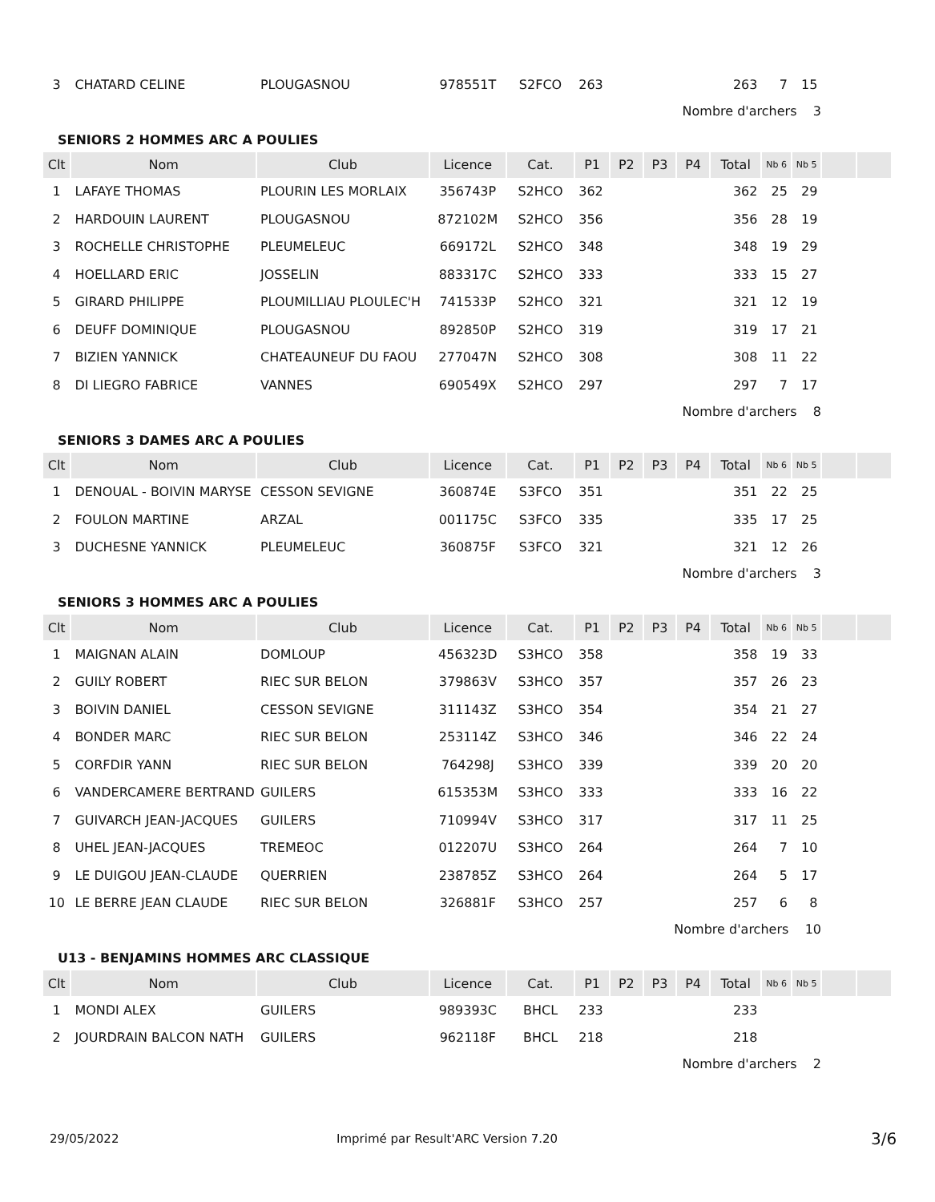| 3 | CHATARD CELINE | PLOUGASNOU | 978551T | S2FCO | 263 | | | | 263 | 7 | 15 | | |
Nombre d'archers 3
SENIORS 2 HOMMES ARC A POULIES
| Clt | Nom | Club | Licence | Cat. | P1 | P2 | P3 | P4 | Total | Nb 6 | Nb 5 | | |
| --- | --- | --- | --- | --- | --- | --- | --- | --- | --- | --- | --- | --- | --- |
| 1 | LAFAYE THOMAS | PLOURIN LES MORLAIX | 356743P | S2HCO | 362 | | | | 362 | 25 | 29 | | |
| 2 | HARDOUIN LAURENT | PLOUGASNOU | 872102M | S2HCO | 356 | | | | 356 | 28 | 19 | | |
| 3 | ROCHELLE CHRISTOPHE | PLEUMELEUC | 669172L | S2HCO | 348 | | | | 348 | 19 | 29 | | |
| 4 | HOELLARD ERIC | JOSSELIN | 883317C | S2HCO | 333 | | | | 333 | 15 | 27 | | |
| 5 | GIRARD PHILIPPE | PLOUMILLIAU PLOULEC'H | 741533P | S2HCO | 321 | | | | 321 | 12 | 19 | | |
| 6 | DEUFF DOMINIQUE | PLOUGASNOU | 892850P | S2HCO | 319 | | | | 319 | 17 | 21 | | |
| 7 | BIZIEN YANNICK | CHATEAUNEUF DU FAOU | 277047N | S2HCO | 308 | | | | 308 | 11 | 22 | | |
| 8 | DI LIEGRO FABRICE | VANNES | 690549X | S2HCO | 297 | | | | 297 | 7 | 17 | | |
Nombre d'archers 8
SENIORS 3 DAMES ARC A POULIES
| Clt | Nom | Club | Licence | Cat. | P1 | P2 | P3 | P4 | Total | Nb 6 | Nb 5 | | |
| --- | --- | --- | --- | --- | --- | --- | --- | --- | --- | --- | --- | --- | --- |
| 1 | DENOUAL - BOIVIN MARYSE | CESSON SEVIGNE | 360874E | S3FCO | 351 | | | | 351 | 22 | 25 | | |
| 2 | FOULON MARTINE | ARZAL | 001175C | S3FCO | 335 | | | | 335 | 17 | 25 | | |
| 3 | DUCHESNE YANNICK | PLEUMELEUC | 360875F | S3FCO | 321 | | | | 321 | 12 | 26 | | |
Nombre d'archers 3
SENIORS 3 HOMMES ARC A POULIES
| Clt | Nom | Club | Licence | Cat. | P1 | P2 | P3 | P4 | Total | Nb 6 | Nb 5 | | |
| --- | --- | --- | --- | --- | --- | --- | --- | --- | --- | --- | --- | --- | --- |
| 1 | MAIGNAN ALAIN | DOMLOUP | 456323D | S3HCO | 358 | | | | 358 | 19 | 33 | | |
| 2 | GUILY ROBERT | RIEC SUR BELON | 379863V | S3HCO | 357 | | | | 357 | 26 | 23 | | |
| 3 | BOIVIN DANIEL | CESSON SEVIGNE | 311143Z | S3HCO | 354 | | | | 354 | 21 | 27 | | |
| 4 | BONDER MARC | RIEC SUR BELON | 253114Z | S3HCO | 346 | | | | 346 | 22 | 24 | | |
| 5 | CORFDIR YANN | RIEC SUR BELON | 764298J | S3HCO | 339 | | | | 339 | 20 | 20 | | |
| 6 | VANDERCAMERE BERTRAND | GUILERS | 615353M | S3HCO | 333 | | | | 333 | 16 | 22 | | |
| 7 | GUIVARCH JEAN-JACQUES | GUILERS | 710994V | S3HCO | 317 | | | | 317 | 11 | 25 | | |
| 8 | UHEL JEAN-JACQUES | TREMEOC | 012207U | S3HCO | 264 | | | | 264 | 7 | 10 | | |
| 9 | LE DUIGOU JEAN-CLAUDE | QUERRIEN | 238785Z | S3HCO | 264 | | | | 264 | 5 | 17 | | |
| 10 | LE BERRE JEAN CLAUDE | RIEC SUR BELON | 326881F | S3HCO | 257 | | | | 257 | 6 | 8 | | |
Nombre d'archers 10
U13 - BENJAMINS HOMMES ARC CLASSIQUE
| Clt | Nom | Club | Licence | Cat. | P1 | P2 | P3 | P4 | Total | Nb 6 | Nb 5 | | |
| --- | --- | --- | --- | --- | --- | --- | --- | --- | --- | --- | --- | --- | --- |
| 1 | MONDI ALEX | GUILERS | 989393C | BHCL | 233 | | | | 233 | | | | |
| 2 | JOURDRAIN BALCON NATH | GUILERS | 962118F | BHCL | 218 | | | | 218 | | | | |
Nombre d'archers 2
29/05/2022 Imprimé par Result'ARC Version 7.20 3/6